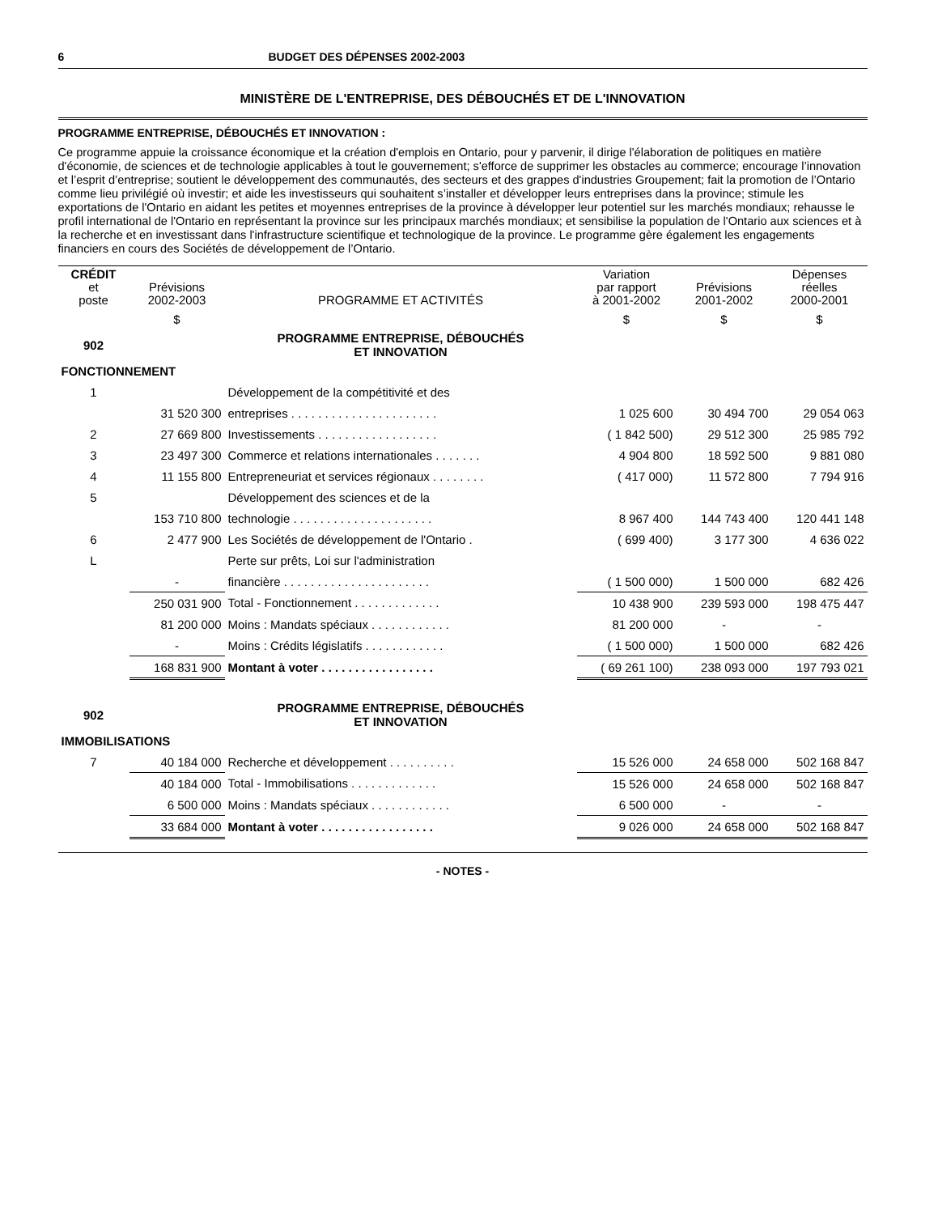6 BUDGET DES DÉPENSES 2002-2003
MINISTÈRE DE L'ENTREPRISE, DES DÉBOUCHÉS ET DE L'INNOVATION
PROGRAMME ENTREPRISE, DÉBOUCHÉS ET INNOVATION :
Ce programme appuie la croissance économique et la création d'emplois en Ontario, pour y parvenir, il dirige l'élaboration de politiques en matière d'économie, de sciences et de technologie applicables à tout le gouvernement; s'efforce de supprimer les obstacles au commerce; encourage l’innovation et l’esprit d’entreprise; soutient le développement des communautés, des secteurs et des grappes d'industries Groupement; fait la promotion de l’Ontario comme lieu privilégié où investir; et aide les investisseurs qui souhaitent s’installer et développer leurs entreprises dans la province; stimule les exportations de l'Ontario en aidant les petites et moyennes entreprises de la province à développer leur potentiel sur les marchés mondiaux; rehausse le profil international de l'Ontario en représentant la province sur les principaux marchés mondiaux; et sensibilise la population de l'Ontario aux sciences et à la recherche et en investissant dans l'infrastructure scientifique et technologique de la province. Le programme gère également les engagements financiers en cours des Sociétés de développement de l’Ontario.
| CRÉDIT et poste | Prévisions 2002-2003 | PROGRAMME ET ACTIVITÉS | Variation par rapport à 2001-2002 | Prévisions 2001-2002 | Dépenses réelles 2000-2001 |
| --- | --- | --- | --- | --- | --- |
| | $ | | $ | $ | $ |
| 902 | | PROGRAMME ENTREPRISE, DÉBOUCHÉS ET INNOVATION | | | |
| FONCTIONNEMENT | | | | | |
| 1 | | Développement de la compétitivité et des | | | |
| | 31 520 300 | entreprises . . . . . . . . . . . . . . . . . . . . . . | 1 025 600 | 30 494 700 | 29 054 063 |
| 2 | 27 669 800 | Investissements . . . . . . . . . . . . . . . . . . | ( 1 842 500) | 29 512 300 | 25 985 792 |
| 3 | 23 497 300 | Commerce et relations internationales . . . . . . . | 4 904 800 | 18 592 500 | 9 881 080 |
| 4 | 11 155 800 | Entrepreneuriat et services régionaux . . . . . . . . | ( 417 000) | 11 572 800 | 7 794 916 |
| 5 | | Développement des sciences et de la | | | |
| | 153 710 800 | technologie . . . . . . . . . . . . . . . . . . . . . | 8 967 400 | 144 743 400 | 120 441 148 |
| 6 | 2 477 900 | Les Sociétés de développement de l'Ontario . | ( 699 400) | 3 177 300 | 4 636 022 |
| L | | Perte sur prêts, Loi sur l'administration | | | |
| | - | financière . . . . . . . . . . . . . . . . . . . . . . | ( 1 500 000) | 1 500 000 | 682 426 |
| | 250 031 900 | Total - Fonctionnement . . . . . . . . . . . . . | 10 438 900 | 239 593 000 | 198 475 447 |
| | 81 200 000 | Moins : Mandats spéciaux . . . . . . . . . . . . | 81 200 000 | - | - |
| | - | Moins : Crédits législatifs . . . . . . . . . . . . | ( 1 500 000) | 1 500 000 | 682 426 |
| | 168 831 900 | Montant à voter . . . . . . . . . . . . . . . . . | ( 69 261 100) | 238 093 000 | 197 793 021 |
| 902 | | PROGRAMME ENTREPRISE, DÉBOUCHÉS ET INNOVATION | | | |
| IMMOBILISATIONS | | | | | |
| 7 | 40 184 000 | Recherche et développement . . . . . . . . . . | 15 526 000 | 24 658 000 | 502 168 847 |
| | 40 184 000 | Total - Immobilisations . . . . . . . . . . . . . | 15 526 000 | 24 658 000 | 502 168 847 |
| | 6 500 000 | Moins : Mandats spéciaux . . . . . . . . . . . . | 6 500 000 | - | - |
| | 33 684 000 | Montant à voter . . . . . . . . . . . . . . . . . | 9 026 000 | 24 658 000 | 502 168 847 |
- NOTES -